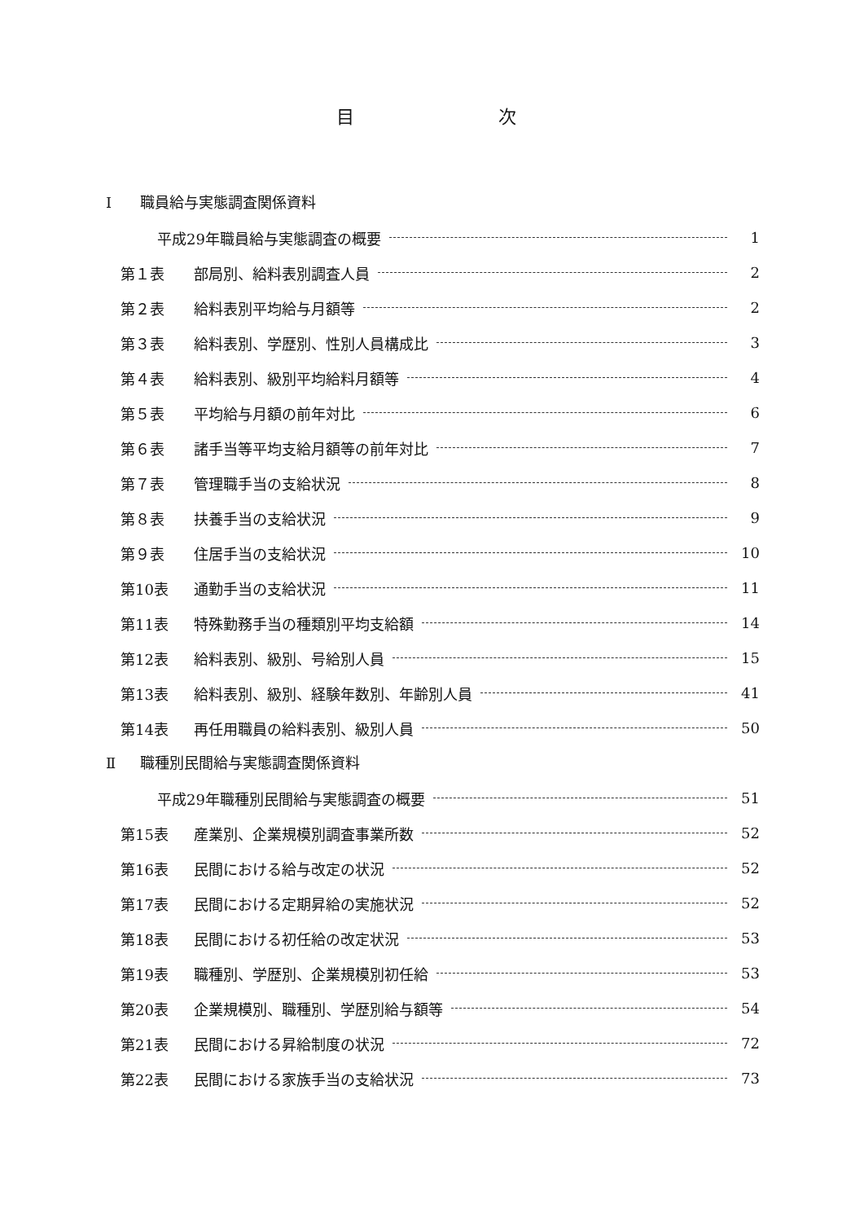目 次
Ⅰ 職員給与実態調査関係資料
平成29年職員給与実態調査の概要 1
第１表 部局別、給料表別調査人員 2
第２表 給料表別平均給与月額等 2
第３表 給料表別、学歴別、性別人員構成比 3
第４表 給料表別、級別平均給料月額等 4
第５表 平均給与月額の前年対比 6
第６表 諸手当等平均支給月額等の前年対比 7
第７表 管理職手当の支給状況 8
第８表 扶養手当の支給状況 9
第９表 住居手当の支給状況 10
第10表 通勤手当の支給状況 11
第11表 特殊勤務手当の種類別平均支給額 14
第12表 給料表別、級別、号給別人員 15
第13表 給料表別、級別、経験年数別、年齢別人員 41
第14表 再任用職員の給料表別、級別人員 50
Ⅱ 職種別民間給与実態調査関係資料
平成29年職種別民間給与実態調査の概要 51
第15表 産業別、企業規模別調査事業所数 52
第16表 民間における給与改定の状況 52
第17表 民間における定期昇給の実施状況 52
第18表 民間における初任給の改定状況 53
第19表 職種別、学歴別、企業規模別初任給 53
第20表 企業規模別、職種別、学歴別給与額等 54
第21表 民間における昇給制度の状況 72
第22表 民間における家族手当の支給状況 73